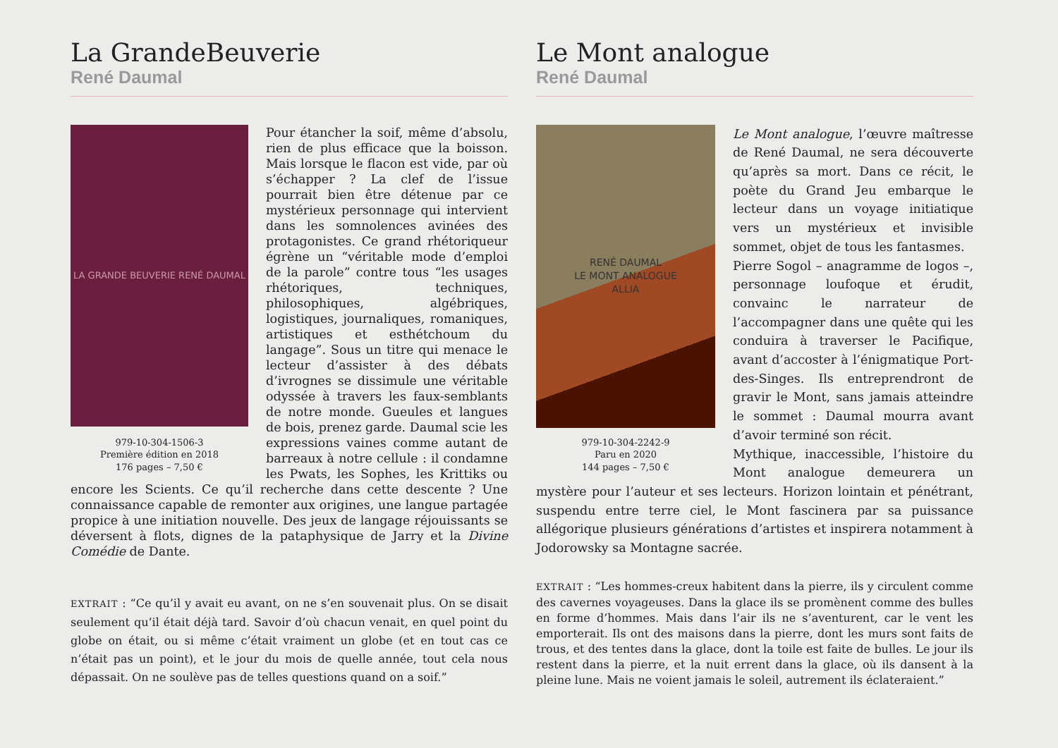La GrandeBeuverie
René Daumal
LA GRANDE BEUVERIE RENÉ DAUMAL
979-10-304-1506-3
Première édition en 2018
176 pages – 7,50 €
Pour étancher la soif, même d’absolu, rien de plus efficace que la boisson. Mais lorsque le flacon est vide, par où s’échapper ? La clef de l’issue pourrait bien être détenue par ce mystérieux personnage qui intervient dans les somnolences avinées des protagonistes. Ce grand rhétoriqueur égrène un “véritable mode d’emploi de la parole” contre tous “les usages rhétoriques, techniques, philosophiques, algébriques, logistiques, journaliques, romaniques, artistiques et esthétchoum du langage”. Sous un titre qui menace le lecteur d’assister à des débats d’ivrognes se dissimule une véritable odyssée à travers les faux-semblants de notre monde. Gueules et langues de bois, prenez garde. Daumal scie les expressions vaines comme autant de barreaux à notre cellule : il condamne les Pwats, les Sophes, les Krittiks ou encore les Scients. Ce qu’il recherche dans cette descente ? Une connaissance capable de remonter aux origines, une langue partagée propice à une initiation nouvelle. Des jeux de langage réjouissants se déversent à flots, dignes de la pataphysique de Jarry et la Divine Comédie de Dante.
EXTRAIT : “Ce qu’il y avait eu avant, on ne s’en souvenait plus. On se disait seulement qu’il était déjà tard. Savoir d’où chacun venait, en quel point du globe on était, ou si même c’était vraiment un globe (et en tout cas ce n’était pas un point), et le jour du mois de quelle année, tout cela nous dépassait. On ne soulève pas de telles questions quand on a soif.”
Le Mont analogue
René Daumal
RENÉ DAUMAL
LE MONT ANALOGUE
ALLIA
979-10-304-2242-9
Paru en 2020
144 pages – 7,50 €
Le Mont analogue, l’œuvre maîtresse de René Daumal, ne sera découverte qu’après sa mort. Dans ce récit, le poète du Grand Jeu embarque le lecteur dans un voyage initiatique vers un mystérieux et invisible sommet, objet de tous les fantasmes.
Pierre Sogol – anagramme de logos –, personnage loufoque et érudit, convainc le narrateur de l’accompagner dans une quête qui les conduira à traverser le Pacifique, avant d’accoster à l’énigmatique Port-des-Singes. Ils entreprendront de gravir le Mont, sans jamais atteindre le sommet : Daumal mourra avant d’avoir terminé son récit.
Mythique, inaccessible, l’histoire du Mont analogue demeurera un mystère pour l’auteur et ses lecteurs. Horizon lointain et pénétrant, suspendu entre terre ciel, le Mont fascinera par sa puissance allégorique plusieurs générations d’artistes et inspirera notamment à Jodorowsky sa Montagne sacrée.
EXTRAIT : “Les hommes-creux habitent dans la pierre, ils y circulent comme des cavernes voyageuses. Dans la glace ils se promènent comme des bulles en forme d’hommes. Mais dans l’air ils ne s’aventurent, car le vent les emporterait. Ils ont des maisons dans la pierre, dont les murs sont faits de trous, et des tentes dans la glace, dont la toile est faite de bulles. Le jour ils restent dans la pierre, et la nuit errent dans la glace, où ils dansent à la pleine lune. Mais ne voient jamais le soleil, autrement ils éclateraient.”